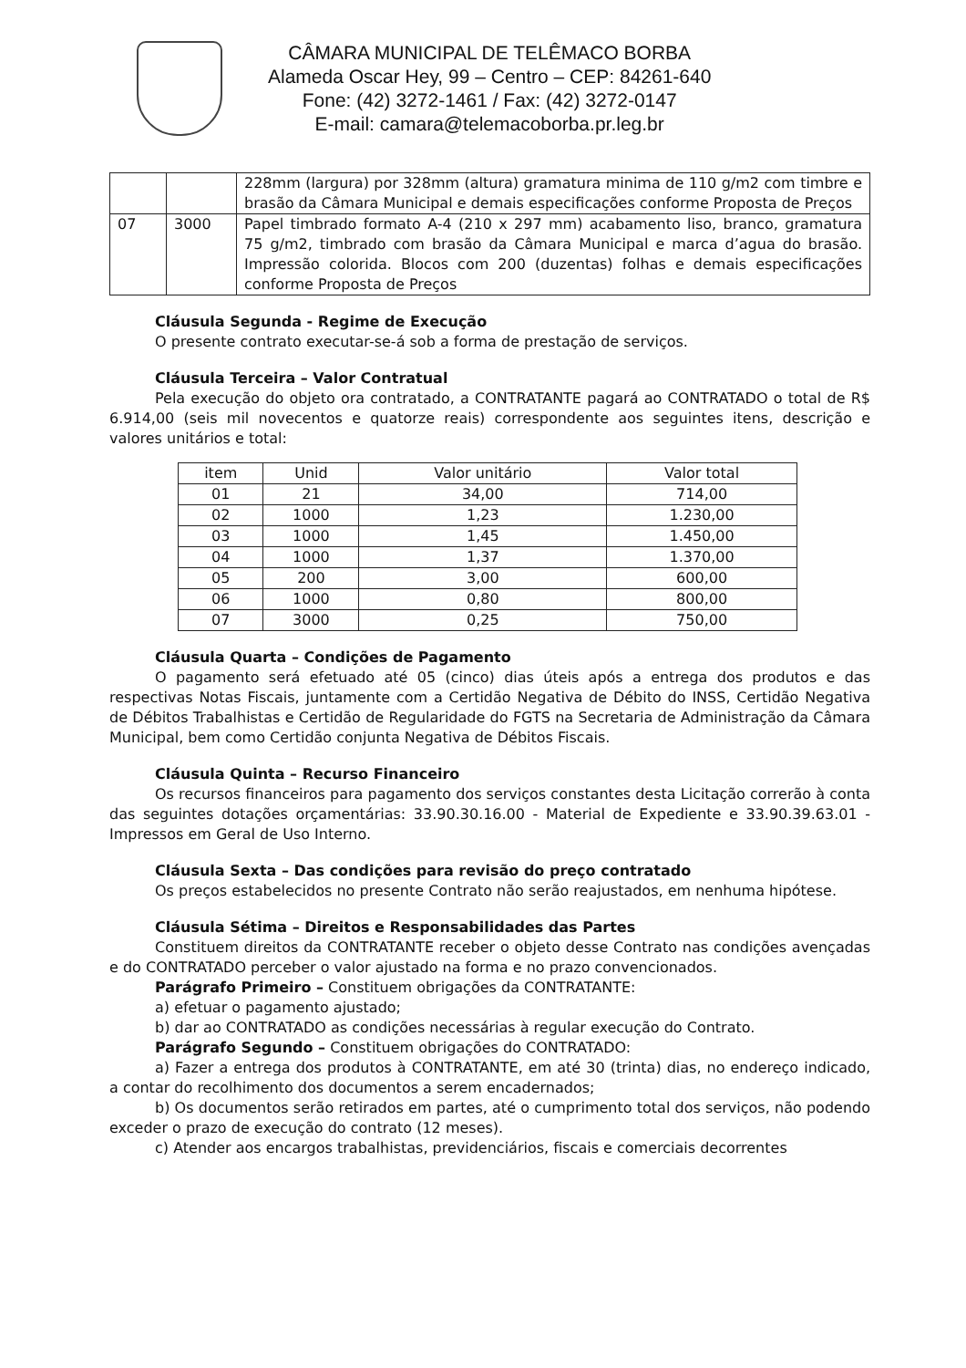CÂMARA MUNICIPAL DE TELÊMACO BORBA
Alameda Oscar Hey, 99 – Centro – CEP: 84261-640
Fone: (42) 3272-1461 / Fax: (42) 3272-0147
E-mail: camara@telemacoborba.pr.leg.br
| | | 228mm (largura) por 328mm (altura) gramatura minima de 110 g/m2 com timbre e brasão da Câmara Municipal e demais especificações conforme Proposta de Preços |
| 07 | 3000 | Papel timbrado formato A-4 (210 x 297 mm) acabamento liso, branco, gramatura 75 g/m2, timbrado com brasão da Câmara Municipal e marca d’agua do brasão. Impressão colorida. Blocos com 200 (duzentas) folhas e demais especificações conforme Proposta de Preços |
Cláusula Segunda - Regime de Execução
O presente contrato executar-se-á sob a forma de prestação de serviços.
Cláusula Terceira – Valor Contratual
Pela execução do objeto ora contratado, a CONTRATANTE pagará ao CONTRATADO o total de R$ 6.914,00 (seis mil novecentos e quatorze reais) correspondente aos seguintes itens, descrição e valores unitários e total:
| item | Unid | Valor unitário | Valor total |
| --- | --- | --- | --- |
| 01 | 21 | 34,00 | 714,00 |
| 02 | 1000 | 1,23 | 1.230,00 |
| 03 | 1000 | 1,45 | 1.450,00 |
| 04 | 1000 | 1,37 | 1.370,00 |
| 05 | 200 | 3,00 | 600,00 |
| 06 | 1000 | 0,80 | 800,00 |
| 07 | 3000 | 0,25 | 750,00 |
Cláusula Quarta – Condições de Pagamento
O pagamento será efetuado até 05 (cinco) dias úteis após a entrega dos produtos e das respectivas Notas Fiscais, juntamente com a Certidão Negativa de Débito do INSS, Certidão Negativa de Débitos Trabalhistas e Certidão de Regularidade do FGTS na Secretaria de Administração da Câmara Municipal, bem como Certidão conjunta Negativa de Débitos Fiscais.
Cláusula Quinta – Recurso Financeiro
Os recursos financeiros para pagamento dos serviços constantes desta Licitação correrão à conta das seguintes dotações orçamentárias: 33.90.30.16.00 - Material de Expediente e 33.90.39.63.01 - Impressos em Geral de Uso Interno.
Cláusula Sexta – Das condições para revisão do preço contratado
Os preços estabelecidos no presente Contrato não serão reajustados, em nenhuma hipótese.
Cláusula Sétima – Direitos e Responsabilidades das Partes
Constituem direitos da CONTRATANTE receber o objeto desse Contrato nas condições avençadas e do CONTRATADO perceber o valor ajustado na forma e no prazo convencionados.
Parágrafo Primeiro – Constituem obrigações da CONTRATANTE:
a) efetuar o pagamento ajustado;
b) dar ao CONTRATADO as condições necessárias à regular execução do Contrato.
Parágrafo Segundo – Constituem obrigações do CONTRATADO:
a) Fazer a entrega dos produtos à CONTRATANTE, em até 30 (trinta) dias, no endereço indicado, a contar do recolhimento dos documentos a serem encadernados;
b) Os documentos serão retirados em partes, até o cumprimento total dos serviços, não podendo exceder o prazo de execução do contrato (12 meses).
c) Atender aos encargos trabalhistas, previdenciários, fiscais e comerciais decorrentes